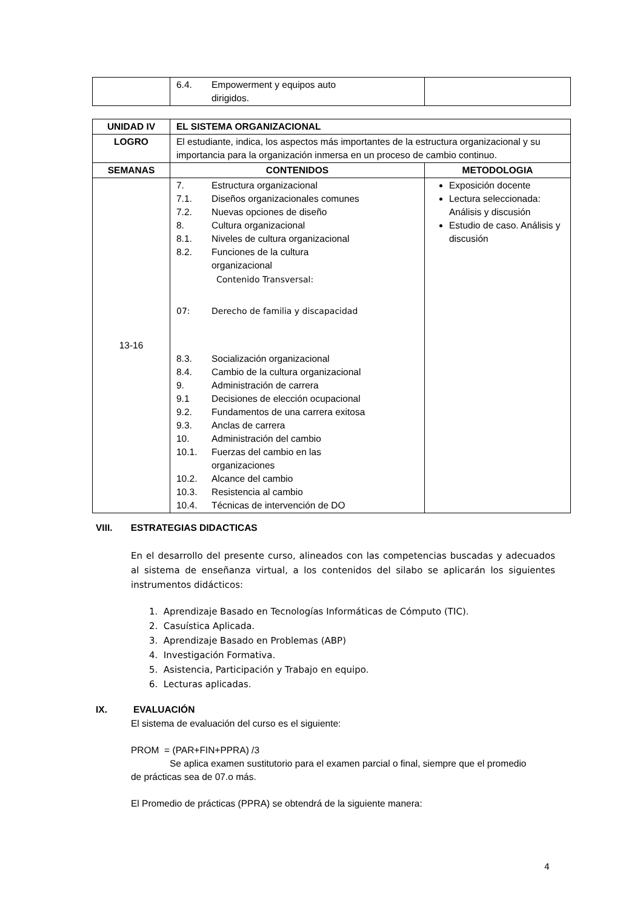| | 6.4. Empowerment y equipos auto dirigidos. | |
| UNIDAD IV | EL SISTEMA ORGANIZACIONAL | |
| --- | --- | --- |
| LOGRO | El estudiante, indica, los aspectos más importantes de la estructura organizacional y su importancia para la organización inmersa en un proceso de cambio continuo. | |
| SEMANAS | CONTENIDOS | METODOLOGIA |
| 13-16 | 7. Estructura organizacional 7.1. Diseños organizacionales comunes 7.2. Nuevas opciones de diseño 8. Cultura organizacional 8.1. Niveles de cultura organizacional 8.2. Funciones de la cultura organizacional Contenido Transversal: 07: Derecho de familia y discapacidad 8.3. Socialización organizacional 8.4. Cambio de la cultura organizacional 9. Administración de carrera 9.1 Decisiones de elección ocupacional 9.2. Fundamentos de una carrera exitosa 9.3. Anclas de carrera 10. Administración del cambio 10.1. Fuerzas del cambio en las organizaciones 10.2. Alcance del cambio 10.3. Resistencia al cambio 10.4. Técnicas de intervención de DO | Exposición docente Lectura seleccionada: Análisis y discusión Estudio de caso. Análisis y discusión |
VIII. ESTRATEGIAS DIDACTICAS
En el desarrollo del presente curso, alineados con las competencias buscadas y adecuados al sistema de enseñanza virtual, a los contenidos del silabo se aplicarán los siguientes instrumentos didácticos:
1. Aprendizaje Basado en Tecnologías Informáticas de Cómputo (TIC).
2. Casuística Aplicada.
3. Aprendizaje Basado en Problemas (ABP)
4. Investigación Formativa.
5. Asistencia, Participación y Trabajo en equipo.
6. Lecturas aplicadas.
IX. EVALUACIÓN
El sistema de evaluación del curso es el siguiente:
PROM = (PAR+FIN+PPRA) /3
Se aplica examen sustitutorio para el examen parcial o final, siempre que el promedio
de prácticas sea de 07.o más.
El Promedio de prácticas (PPRA) se obtendrá de la siguiente manera:
4